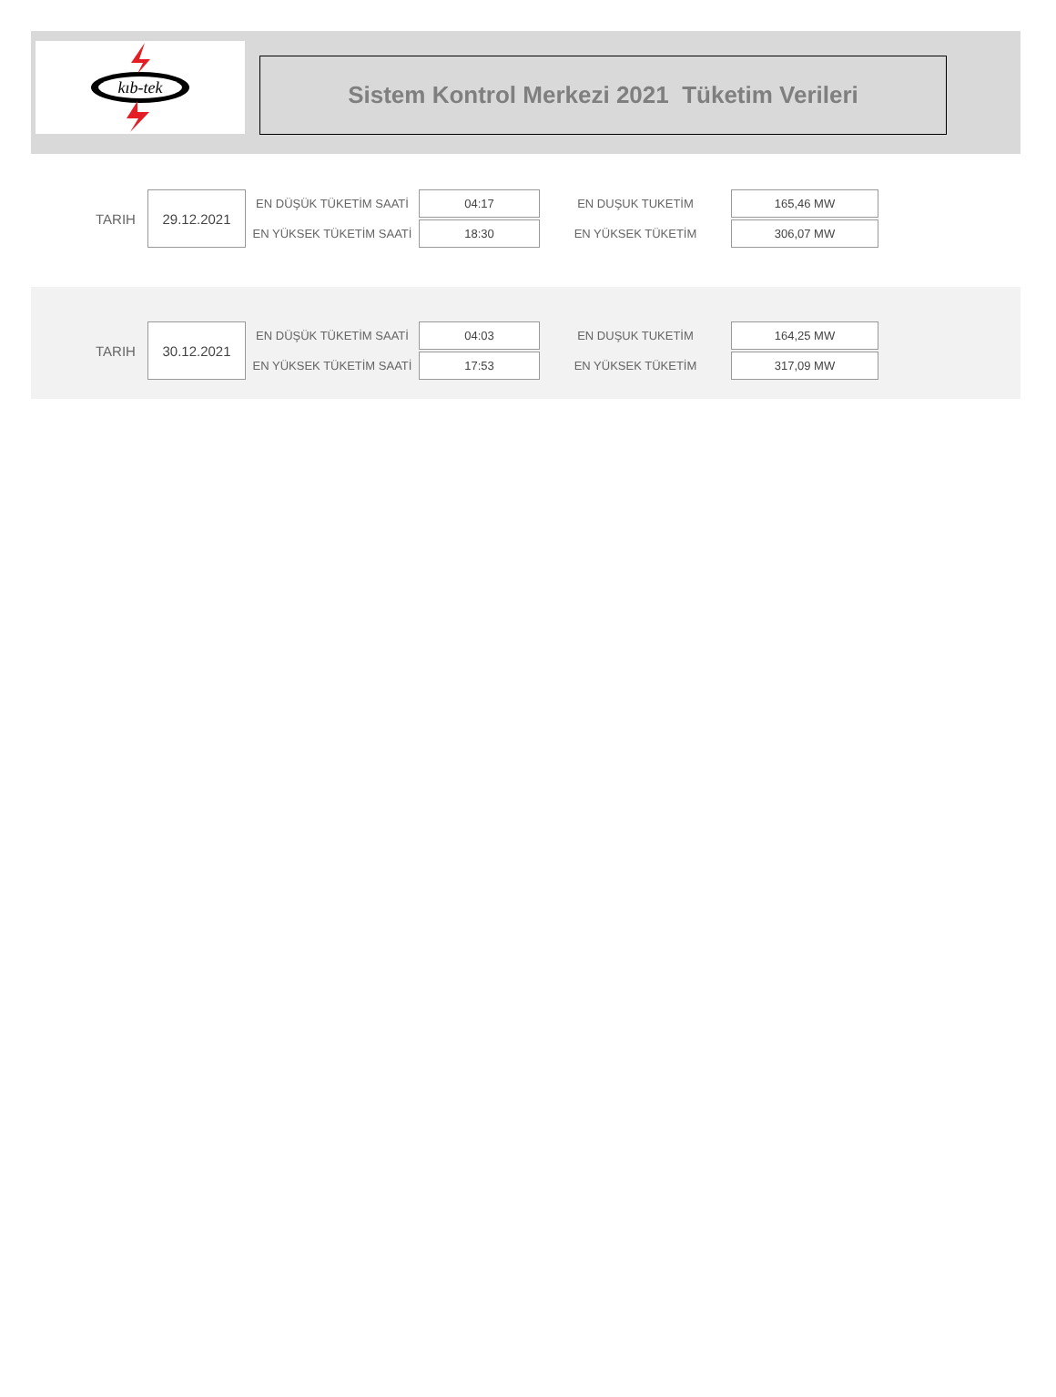kıb-tek
Sistem Kontrol Merkezi 2021 Tüketim Verileri
| TARIH | 29.12.2021 | EN DÜŞÜK TÜKETİM SAATİ | 04:17 | EN DUŞUK TUKETİM | 165,46 MW |
| | | EN YÜKSEK TÜKETİM SAATİ | 18:30 | EN YÜKSEK TÜKETİM | 306,07 MW |
| TARIH | 30.12.2021 | EN DÜŞÜK TÜKETİM SAATİ | 04:03 | EN DUŞUK TUKETİM | 164,25 MW |
| | | EN YÜKSEK TÜKETİM SAATİ | 17:53 | EN YÜKSEK TÜKETİM | 317,09 MW |